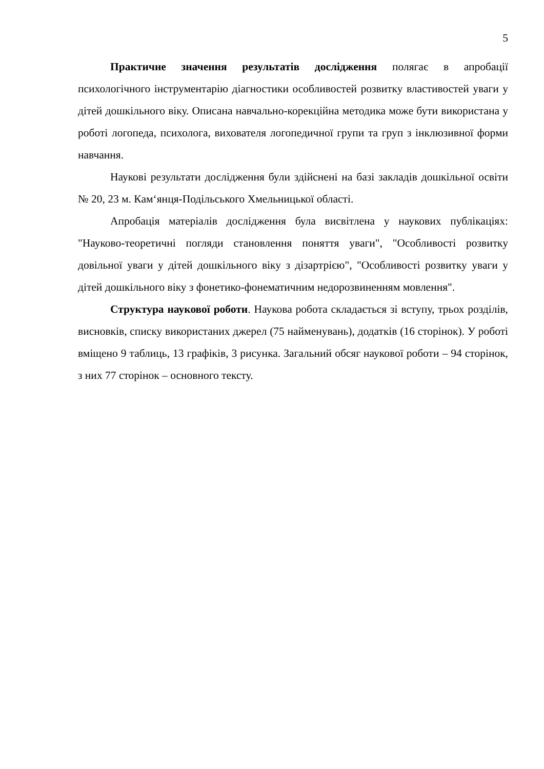5
Практичне значення результатів дослідження полягає в апробації психологічного інструментарію діагностики особливостей розвитку властивостей уваги у дітей дошкільного віку. Описана навчально-корекційна методика може бути використана у роботі логопеда, психолога, вихователя логопедичної групи та груп з інклюзивної форми навчання.
Наукові результати дослідження були здійснені на базі закладів дошкільної освіти № 20, 23 м. Кам‘янця-Подільського Хмельницької області.
Апробація матеріалів дослідження була висвітлена у наукових публікаціях: "Науково-теоретичні погляди становлення поняття уваги", "Особливості розвитку довільної уваги у дітей дошкільного віку з дізартрією", "Особливості розвитку уваги у дітей дошкільного віку з фонетико-фонематичним недорозвиненням мовлення".
Структура наукової роботи. Наукова робота складається зі вступу, трьох розділів, висновків, списку використаних джерел (75 найменувань), додатків (16 сторінок). У роботі вміщено 9 таблиць, 13 графіків, 3 рисунка. Загальний обсяг наукової роботи – 94 сторінок, з них 77 сторінок – основного тексту.